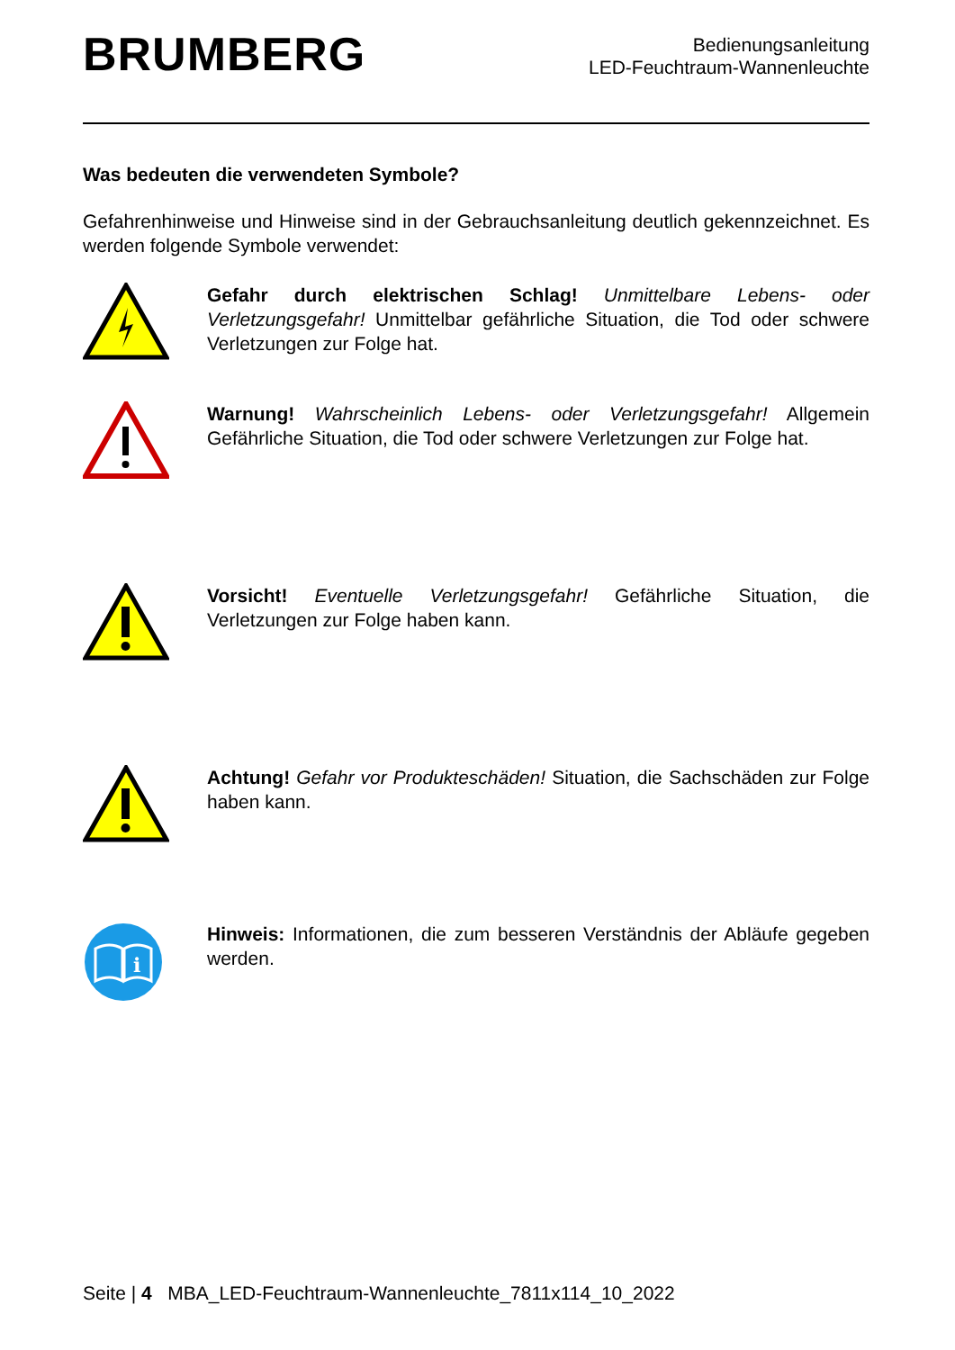BRUMBERG
Bedienungsanleitung
LED-Feuchtraum-Wannenleuchte
Was bedeuten die verwendeten Symbole?
Gefahrenhinweise und Hinweise sind in der Gebrauchsanleitung deutlich gekennzeichnet. Es werden folgende Symbole verwendet:
Gefahr durch elektrischen Schlag! Unmittelbare Lebens- oder Verletzungsgefahr! Unmittelbar gefährliche Situation, die Tod oder schwere Verletzungen zur Folge hat.
Warnung! Wahrscheinlich Lebens- oder Verletzungsgefahr! Allgemein Gefährliche Situation, die Tod oder schwere Verletzungen zur Folge hat.
Vorsicht! Eventuelle Verletzungsgefahr! Gefährliche Situation, die Verletzungen zur Folge haben kann.
Achtung! Gefahr vor Produkteschäden! Situation, die Sachschäden zur Folge haben kann.
i
Hinweis: Informationen, die zum besseren Verständnis der Abläufe gegeben werden.
Seite | 4 MBA_LED-Feuchtraum-Wannenleuchte_7811x114_10_2022